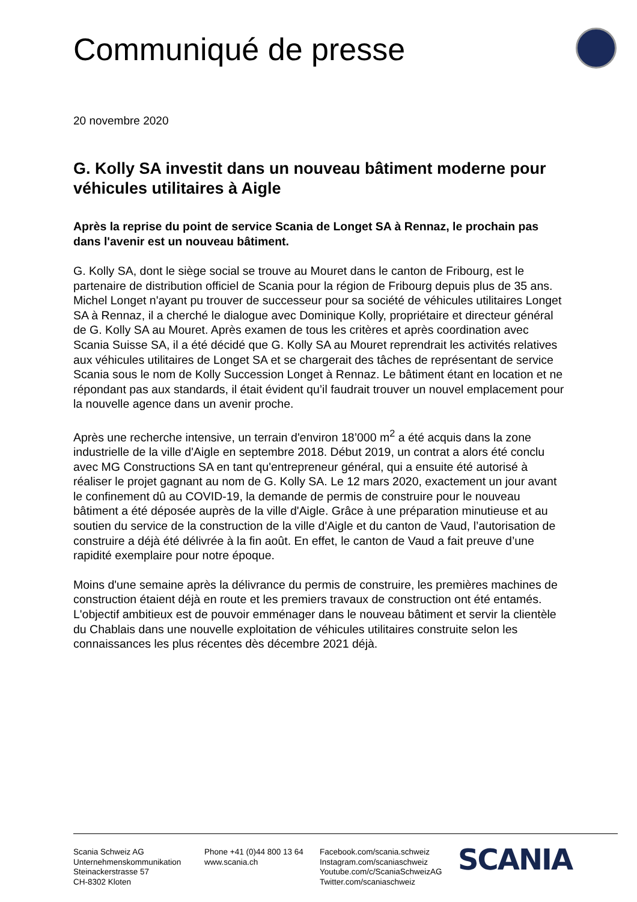Communiqué de presse
20 novembre 2020
G. Kolly SA investit dans un nouveau bâtiment moderne pour véhicules utilitaires à Aigle
Après la reprise du point de service Scania de Longet SA à Rennaz, le prochain pas dans l'avenir est un nouveau bâtiment.
G. Kolly SA, dont le siège social se trouve au Mouret dans le canton de Fribourg, est le partenaire de distribution officiel de Scania pour la région de Fribourg depuis plus de 35 ans. Michel Longet n'ayant pu trouver de successeur pour sa société de véhicules utilitaires Longet SA à Rennaz, il a cherché le dialogue avec Dominique Kolly, propriétaire et directeur général de G. Kolly SA au Mouret. Après examen de tous les critères et après coordination avec Scania Suisse SA, il a été décidé que G. Kolly SA au Mouret reprendrait les activités relatives aux véhicules utilitaires de Longet SA et se chargerait des tâches de représentant de service Scania sous le nom de Kolly Succession Longet à Rennaz. Le bâtiment étant en location et ne répondant pas aux standards, il était évident qu’il faudrait trouver un nouvel emplacement pour la nouvelle agence dans un avenir proche.
Après une recherche intensive, un terrain d'environ 18’000 m<sup>2</sup> a été acquis dans la zone industrielle de la ville d'Aigle en septembre 2018. Début 2019, un contrat a alors été conclu avec MG Constructions SA en tant qu'entrepreneur général, qui a ensuite été autorisé à réaliser le projet gagnant au nom de G. Kolly SA. Le 12 mars 2020, exactement un jour avant le confinement dû au COVID-19, la demande de permis de construire pour le nouveau bâtiment a été déposée auprès de la ville d'Aigle. Grâce à une préparation minutieuse et au soutien du service de la construction de la ville d'Aigle et du canton de Vaud, l’autorisation de construire a déjà été délivrée à la fin août. En effet, le canton de Vaud a fait preuve d’une rapidité exemplaire pour notre époque.
Moins d'une semaine après la délivrance du permis de construire, les premières machines de construction étaient déjà en route et les premiers travaux de construction ont été entamés. L'objectif ambitieux est de pouvoir emménager dans le nouveau bâtiment et servir la clientèle du Chablais dans une nouvelle exploitation de véhicules utilitaires construite selon les connaissances les plus récentes dès décembre 2021 déjà.
Scania Schweiz AG
Unternehmenskommunikation
Steinackerstrasse 57
CH-8302 Kloten
Phone +41 (0)44 800 13 64
www.scania.ch
Facebook.com/scania.schweiz
Instagram.com/scaniaschweiz
Youtube.com/c/ScaniaSchweizAG
Twitter.com/scaniaschweiz
SCANIA